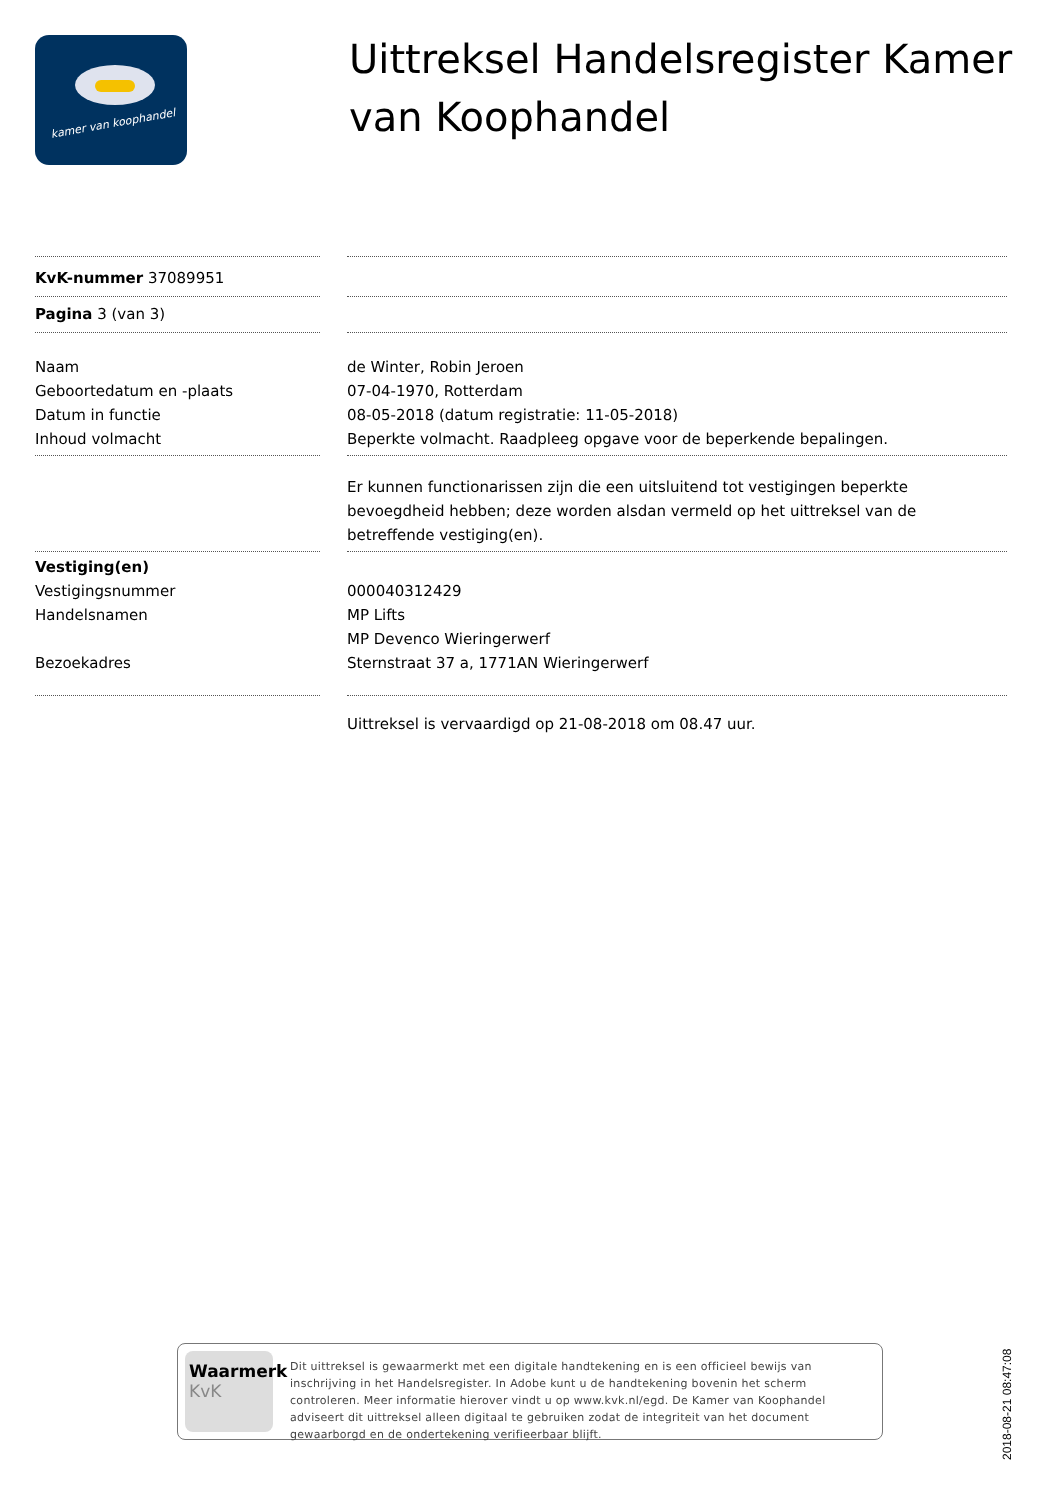kamer van koophandel
Uittreksel Handelsregister Kamer van Koophandel
KvK-nummer 37089951
Pagina 3 (van 3)
Naam
Geboortedatum en -plaats
Datum in functie
Inhoud volmacht
de Winter, Robin Jeroen
07-04-1970, Rotterdam
08-05-2018 (datum registratie: 11-05-2018)
Beperkte volmacht. Raadpleeg opgave voor de beperkende bepalingen.
Er kunnen functionarissen zijn die een uitsluitend tot vestigingen beperkte bevoegdheid hebben; deze worden alsdan vermeld op het uittreksel van de betreffende vestiging(en).
Vestiging(en)
Vestigingsnummer
Handelsnamen
Bezoekadres
000040312429
MP Lifts
MP Devenco Wieringerwerf
Sternstraat 37 a, 1771AN Wieringerwerf
Uittreksel is vervaardigd op 21-08-2018 om 08.47 uur.
Waarmerk
KvK
Dit uittreksel is gewaarmerkt met een digitale handtekening en is een officieel bewijs van inschrijving in het Handelsregister. In Adobe kunt u de handtekening bovenin het scherm controleren. Meer informatie hierover vindt u op www.kvk.nl/egd. De Kamer van Koophandel adviseert dit uittreksel alleen digitaal te gebruiken zodat de integriteit van het document gewaarborgd en de ondertekening verifieerbaar blijft.
2018-08-21 08:47:08